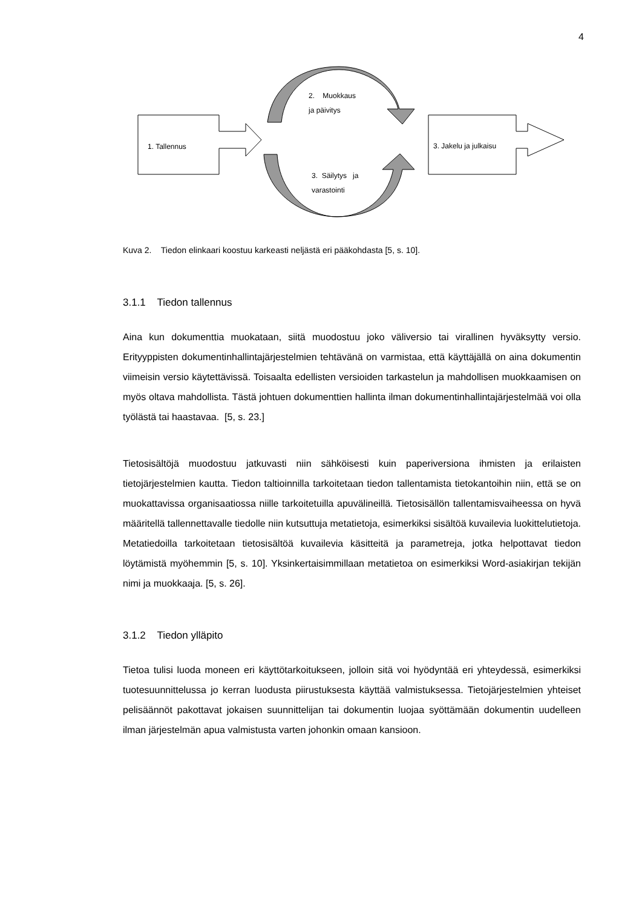4
2. Muokkaus
ja päivitys
1. Tallennus 3. Jakelu ja julkaisu
3. Säilytys ja
varastointi
Kuva 2. Tiedon elinkaari koostuu karkeasti neljästä eri pääkohdasta [5, s. 10].
3.1.1 Tiedon tallennus
Aina kun dokumenttia muokataan, siitä muodostuu joko väliversio tai virallinen hyväksytty versio. Erityyppisten dokumentinhallintajärjestelmien tehtävänä on varmistaa, että käyttäjällä on aina dokumentin viimeisin versio käytettävissä. Toisaalta edellisten versioiden tarkastelun ja mahdollisen muokkaamisen on myös oltava mahdollista. Tästä johtuen dokumenttien hallinta ilman dokumentinhallintajärjestelmää voi olla työlästä tai haastavaa. [5, s. 23.]
Tietosisältöjä muodostuu jatkuvasti niin sähköisesti kuin paperiversiona ihmisten ja erilaisten tietojärjestelmien kautta. Tiedon taltioinnilla tarkoitetaan tiedon tallentamista tietokantoihin niin, että se on muokattavissa organisaatiossa niille tarkoitetuilla apuvälineillä. Tietosisällön tallentamisvaiheessa on hyvä määritellä tallennettavalle tiedolle niin kutsuttuja metatietoja, esimerkiksi sisältöä kuvailevia luokittelutietoja. Metatiedoilla tarkoitetaan tietosisältöä kuvailevia käsitteitä ja parametreja, jotka helpottavat tiedon löytämistä myöhemmin [5, s. 10]. Yksinkertaisimmillaan metatietoa on esimerkiksi Word-asiakirjan tekijän nimi ja muokkaaja. [5, s. 26].
3.1.2 Tiedon ylläpito
Tietoa tulisi luoda moneen eri käyttötarkoitukseen, jolloin sitä voi hyödyntää eri yhteydessä, esimerkiksi tuotesuunnittelussa jo kerran luodusta piirustuksesta käyttää valmistuksessa. Tietojärjestelmien yhteiset pelisäännöt pakottavat jokaisen suunnittelijan tai dokumentin luojaa syöttämään dokumentin uudelleen ilman järjestelmän apua valmistusta varten johonkin omaan kansioon.